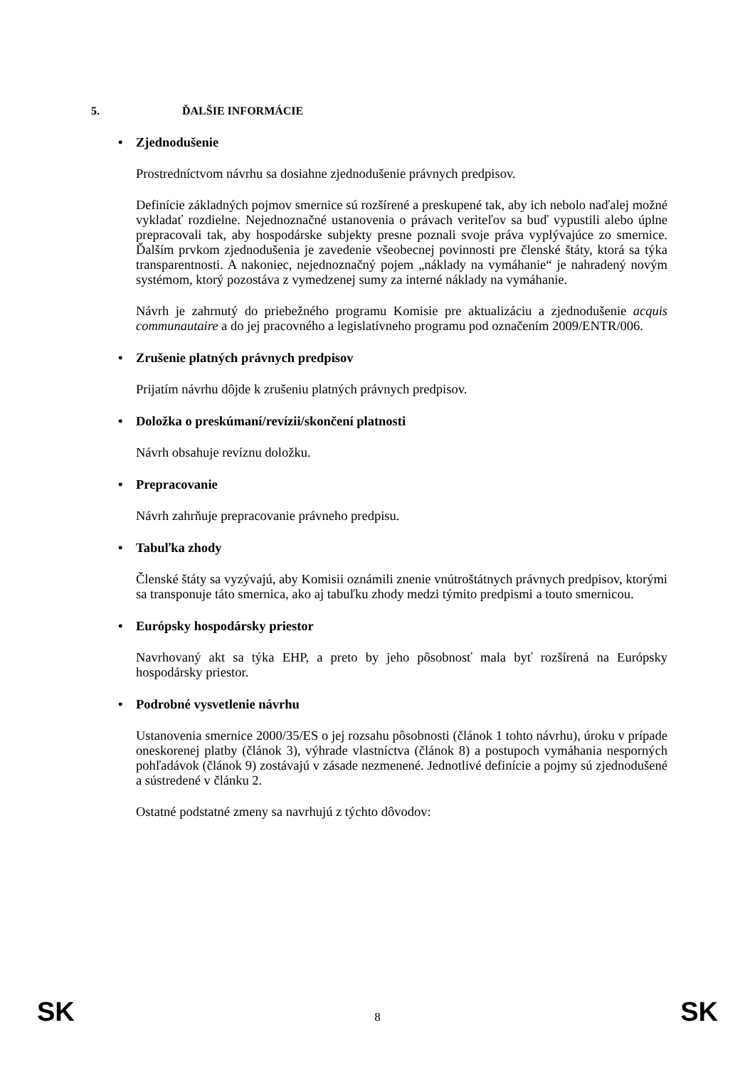5. ĎALŠIE INFORMÁCIE
• Zjednodušenie
Prostredníctvom návrhu sa dosiahne zjednodušenie právnych predpisov.
Definície základných pojmov smernice sú rozšírené a preskupené tak, aby ich nebolo naďalej možné vykladať rozdielne. Nejednoznačné ustanovenia o právach veriteľov sa buď vypustili alebo úplne prepracovali tak, aby hospodárske subjekty presne poznali svoje práva vyplývajúce zo smernice. Ďalším prvkom zjednodušenia je zavedenie všeobecnej povinnosti pre členské štáty, ktorá sa týka transparentnosti. A nakoniec, nejednoznačný pojem „náklady na vymáhanie“ je nahradený novým systémom, ktorý pozostáva z vymedzenej sumy za interné náklady na vymáhanie.
Návrh je zahrnutý do priebežného programu Komisie pre aktualizáciu a zjednodušenie acquis communautaire a do jej pracovného a legislatívneho programu pod označením 2009/ENTR/006.
• Zrušenie platných právnych predpisov
Prijatím návrhu dôjde k zrušeniu platných právnych predpisov.
• Doložka o preskúmaní/revízii/skončení platnosti
Návrh obsahuje revíznu doložku.
• Prepracovanie
Návrh zahrňuje prepracovanie právneho predpisu.
• Tabuľka zhody
Členské štáty sa vyzývajú, aby Komisii oznámili znenie vnútroštátnych právnych predpisov, ktorými sa transponuje táto smernica, ako aj tabuľku zhody medzi týmito predpismi a touto smernicou.
• Európsky hospodársky priestor
Navrhovaný akt sa týka EHP, a preto by jeho pôsobnosť mala byť rozšírená na Európsky hospodársky priestor.
• Podrobné vysvetlenie návrhu
Ustanovenia smernice 2000/35/ES o jej rozsahu pôsobnosti (článok 1 tohto návrhu), úroku v prípade oneskorenej platby (článok 3), výhrade vlastníctva (článok 8) a postupoch vymáhania nesporných pohľadávok (článok 9) zostávajú v zásade nezmenené. Jednotlivé definície a pojmy sú zjednodušené a sústredené v článku 2.
Ostatné podstatné zmeny sa navrhujú z týchto dôvodov:
SK 8 SK